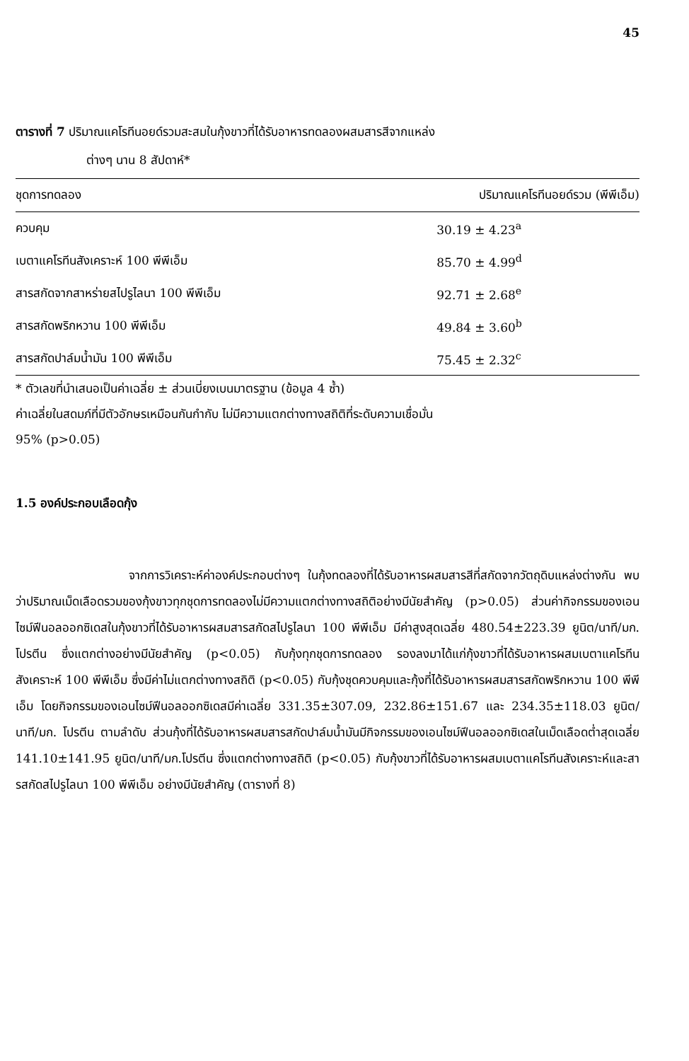45
ตารางที่ 7 ปริมาณแคโรทีนอยด์รวมสะสมในกุ้งขาวที่ได้รับอาหารทดลองผสมสารสีจากแหล่ง
ต่างๆ นาน 8 สัปดาห์*
| ชุดการทดลอง | ปริมาณแคโรทีนอยด์รวม (พีพีเอ็ม) |
| --- | --- |
| ควบคุม | 30.19 ± 4.23<sup>a</sup> |
| เบตาแคโรทีนสังเคราะห์ 100 พีพีเอ็ม | 85.70 ± 4.99<sup>d</sup> |
| สารสกัดจากสาหร่ายสไปรูไลนา 100 พีพีเอ็ม | 92.71 ± 2.68<sup>e</sup> |
| สารสกัดพริกหวาน 100 พีพีเอ็ม | 49.84 ± 3.60<sup>b</sup> |
| สารสกัดปาล์มน้ำมัน 100 พีพีเอ็ม | 75.45 ± 2.32<sup>c</sup> |
* ตัวเลขที่นำเสนอเป็นค่าเฉลี่ย ± ส่วนเบี่ยงเบนมาตรฐาน (ข้อมูล 4 ซ้ำ)
ค่าเฉลี่ยในสดมภ์ที่มีตัวอักษรเหมือนกันกำกับ ไม่มีความแตกต่างทางสถิติที่ระดับความเชื่อมั่น
95% (p>0.05)
1.5 องค์ประกอบเลือดกุ้ง
จากการวิเคราะห์ค่าองค์ประกอบต่างๆ ในกุ้งทดลองที่ได้รับอาหารผสมสารสีที่สกัดจากวัตถุดิบแหล่งต่างกัน พบว่าปริมาณเม็ดเลือดรวมของกุ้งขาวทุกชุดการทดลองไม่มีความแตกต่างทางสถิติอย่างมีนัยสำคัญ (p>0.05) ส่วนค่ากิจกรรมของเอนไซม์ฟีนอลออกซิเดสในกุ้งขาวที่ได้รับอาหารผสมสารสกัดสไปรูไลนา 100 พีพีเอ็ม มีค่าสูงสุดเฉลี่ย 480.54±223.39 ยูนิต/นาที/มก. โปรตีน ซึ่งแตกต่างอย่างมีนัยสำคัญ (p<0.05) กับกุ้งทุกชุดการทดลอง รองลงมาได้แก่กุ้งขาวที่ได้รับอาหารผสมเบตาแคโรทีนสังเคราะห์ 100 พีพีเอ็ม ซึ่งมีค่าไม่แตกต่างทางสถิติ (p<0.05) กับกุ้งชุดควบคุมและกุ้งที่ได้รับอาหารผสมสารสกัดพริกหวาน 100 พีพีเอ็ม โดยกิจกรรมของเอนไซม์ฟีนอลออกซิเดสมีค่าเฉลี่ย 331.35±307.09, 232.86±151.67 และ 234.35±118.03 ยูนิต/นาที/มก. โปรตีน ตามลำดับ ส่วนกุ้งที่ได้รับอาหารผสมสารสกัดปาล์มน้ำมันมีกิจกรรมของเอนไซม์ฟีนอลออกซิเดสในเม็ดเลือดต่ำสุดเฉลี่ย 141.10±141.95 ยูนิต/นาที/มก.โปรตีน ซึ่งแตกต่างทางสถิติ (p<0.05) กับกุ้งขาวที่ได้รับอาหารผสมเบตาแคโรทีนสังเคราะห์และสารสกัดสไปรูไลนา 100 พีพีเอ็ม อย่างมีนัยสำคัญ (ตารางที่ 8)